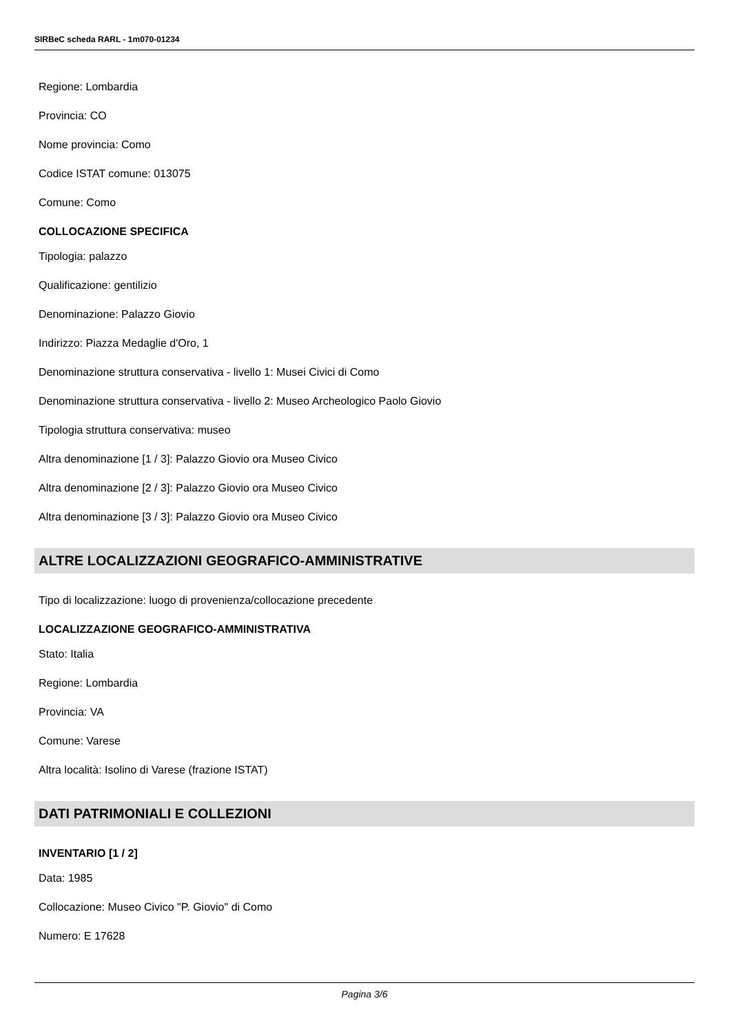SIRBeC scheda RARL - 1m070-01234
Regione: Lombardia
Provincia: CO
Nome provincia: Como
Codice ISTAT comune: 013075
Comune: Como
COLLOCAZIONE SPECIFICA
Tipologia: palazzo
Qualificazione: gentilizio
Denominazione: Palazzo Giovio
Indirizzo: Piazza Medaglie d'Oro, 1
Denominazione struttura conservativa - livello 1: Musei Civici di Como
Denominazione struttura conservativa - livello 2: Museo Archeologico Paolo Giovio
Tipologia struttura conservativa: museo
Altra denominazione [1 / 3]: Palazzo Giovio ora Museo Civico
Altra denominazione [2 / 3]: Palazzo Giovio ora Museo Civico
Altra denominazione [3 / 3]: Palazzo Giovio ora Museo Civico
ALTRE LOCALIZZAZIONI GEOGRAFICO-AMMINISTRATIVE
Tipo di localizzazione: luogo di provenienza/collocazione precedente
LOCALIZZAZIONE GEOGRAFICO-AMMINISTRATIVA
Stato: Italia
Regione: Lombardia
Provincia: VA
Comune: Varese
Altra località: Isolino di Varese (frazione ISTAT)
DATI PATRIMONIALI E COLLEZIONI
INVENTARIO [1 / 2]
Data: 1985
Collocazione: Museo Civico "P. Giovio" di Como
Numero: E 17628
Pagina 3/6